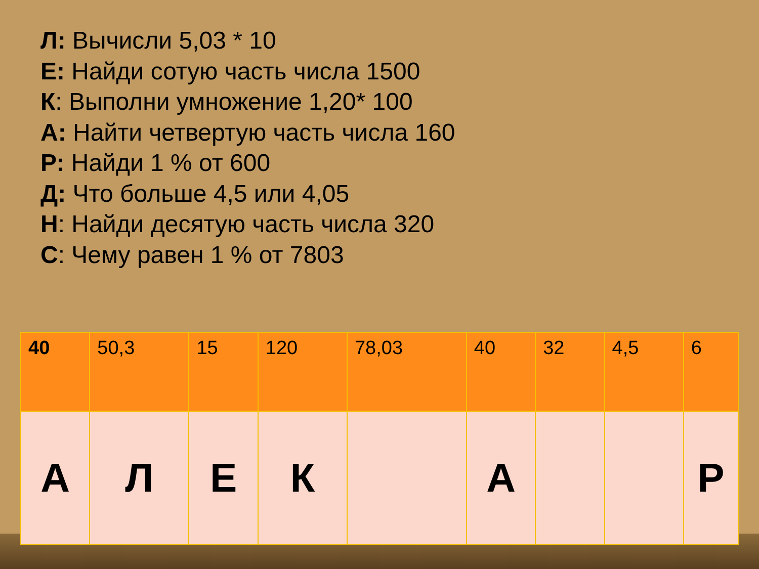Л: Вычисли 5,03 * 10
Е: Найди сотую часть числа 1500
К: Выполни умножение 1,20* 100
А: Найти четвертую часть числа 160
Р: Найди 1 % от 600
Д: Что больше 4,5 или 4,05
Н: Найди десятую часть числа 320
С: Чему равен 1 % от 7803
| 40 | 50,3 | 15 | 120 | 78,03 | 40 | 32 | 4,5 | 6 |
| А | Л | Е | К | | А | | | Р |